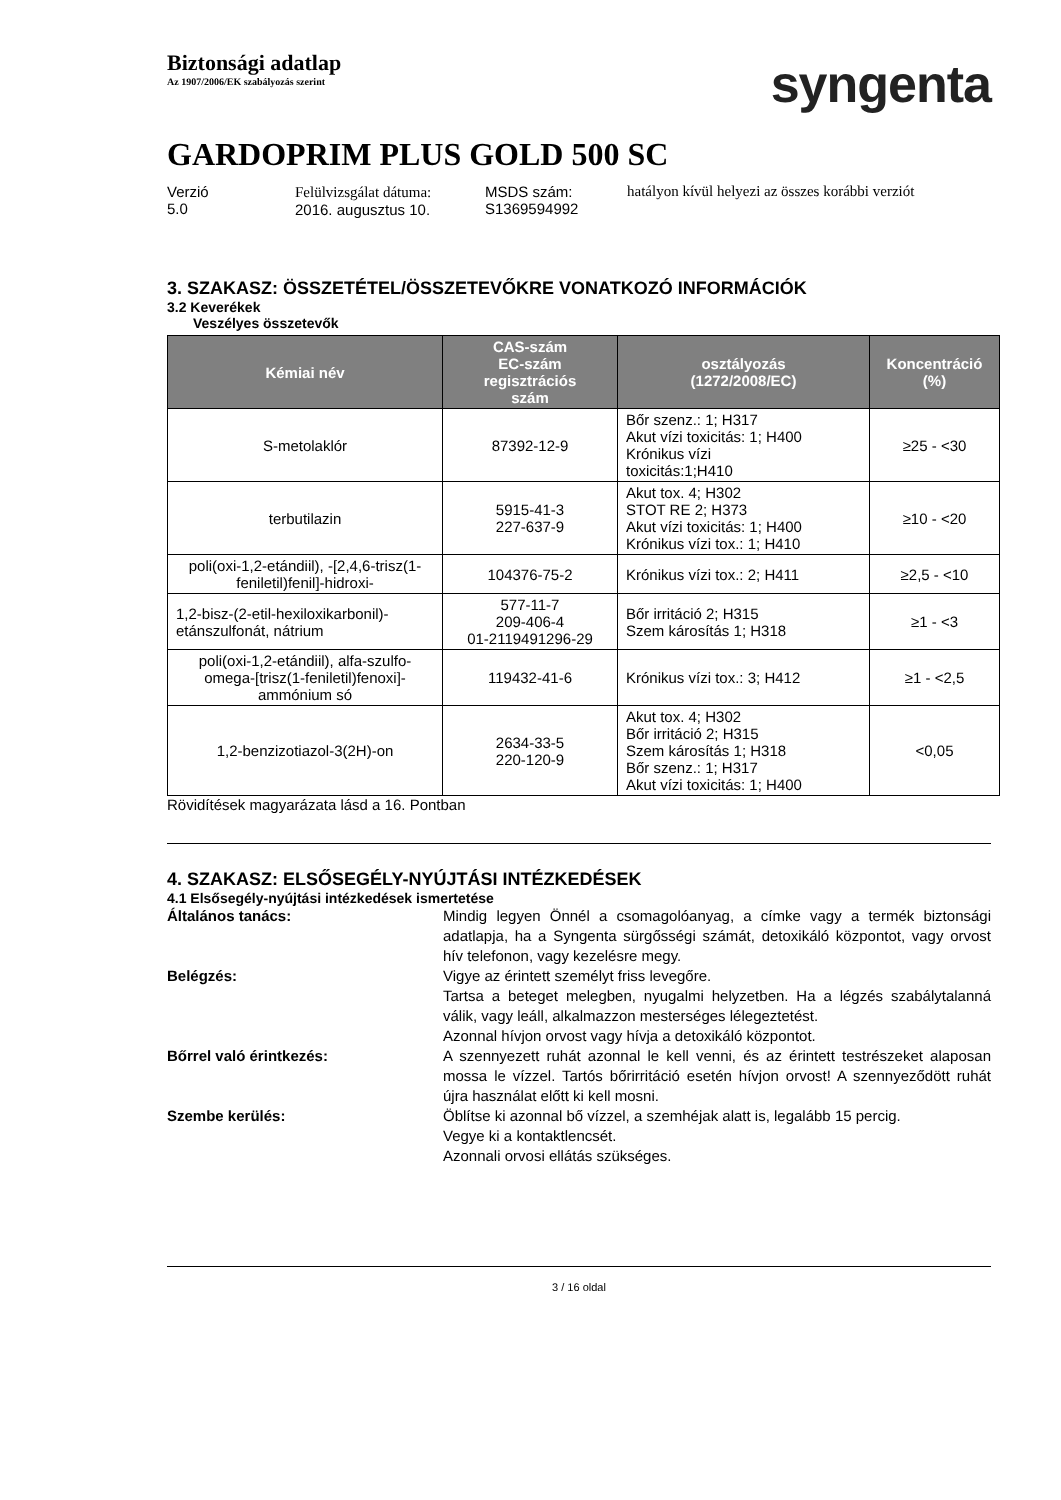Biztonsági adatlap
Az 1907/2006/EK szabályozás szerint
syngenta
GARDOPRIM PLUS GOLD 500 SC
Verzió
5.0
Felülvizsgálat dátuma:
2016. augusztus 10.
MSDS szám:
S1369594992
hatályon kívül helyezi az összes korábbi verziót
3. SZAKASZ: ÖSSZETÉTEL/ÖSSZETEVŐKRE VONATKOZÓ INFORMÁCIÓK
3.2 Keverékek
Veszélyes összetevők
| Kémiai név | CAS-szám EC-szám regisztrációs szám | osztályozás (1272/2008/EC) | Koncentráció (%) |
| --- | --- | --- | --- |
| S-metolaklór | 87392-12-9 | Bőr szenz.: 1; H317 Akut vízi toxicitás: 1; H400 Krónikus vízi toxicitás:1;H410 | ≥25 - <30 |
| terbutilazin | 5915-41-3 227-637-9 | Akut tox. 4; H302 STOT RE 2; H373 Akut vízi toxicitás: 1; H400 Krónikus vízi tox.: 1; H410 | ≥10 - <20 |
| poli(oxi-1,2-etándiil), -[2,4,6-trisz(1-feniletil)fenil]-hidroxi- | 104376-75-2 | Krónikus vízi tox.: 2; H411 | ≥2,5 - <10 |
| 1,2-bisz-(2-etil-hexiloxikarbonil)-etánszulfonát, nátrium | 577-11-7 209-406-4 01-2119491296-29 | Bőr irritáció 2; H315 Szem károsítás 1; H318 | ≥1 - <3 |
| poli(oxi-1,2-etándiil), alfa-szulfo-omega-[trisz(1-feniletil)fenoxi]-ammónium só | 119432-41-6 | Krónikus vízi tox.: 3; H412 | ≥1 - <2,5 |
| 1,2-benzizotiazol-3(2H)-on | 2634-33-5 220-120-9 | Akut tox. 4; H302 Bőr irritáció 2; H315 Szem károsítás 1; H318 Bőr szenz.: 1; H317 Akut vízi toxicitás: 1; H400 | <0,05 |
Rövidítések magyarázata lásd a 16. Pontban
4. SZAKASZ: ELSŐSEGÉLY-NYÚJTÁSI INTÉZKEDÉSEK
4.1 Elsősegély-nyújtási intézkedések ismertetése
Általános tanács: Mindig legyen Önnél a csomagolóanyag, a címke vagy a termék biztonsági adatlapja, ha a Syngenta sürgősségi számát, detoxikáló központot, vagy orvost hív telefonon, vagy kezelésre megy.
Belégzés: Vigye az érintett személyt friss levegőre.
Tartsa a beteget melegben, nyugalmi helyzetben. Ha a légzés szabálytalanná válik, vagy leáll, alkalmazzon mesterséges lélegeztetést.
Azonnal hívjon orvost vagy hívja a detoxikáló központot.
Bőrrel való érintkezés: A szennyezett ruhát azonnal le kell venni, és az érintett testrészeket alaposan mossa le vízzel. Tartós bőrirritáció esetén hívjon orvost! A szennyeződött ruhát újra használat előtt ki kell mosni.
Szembe kerülés: Öblítse ki azonnal bő vízzel, a szemhéjak alatt is, legalább 15 percig.
Vegye ki a kontaktlencsét.
Azonnali orvosi ellátás szükséges.
3 / 16 oldal